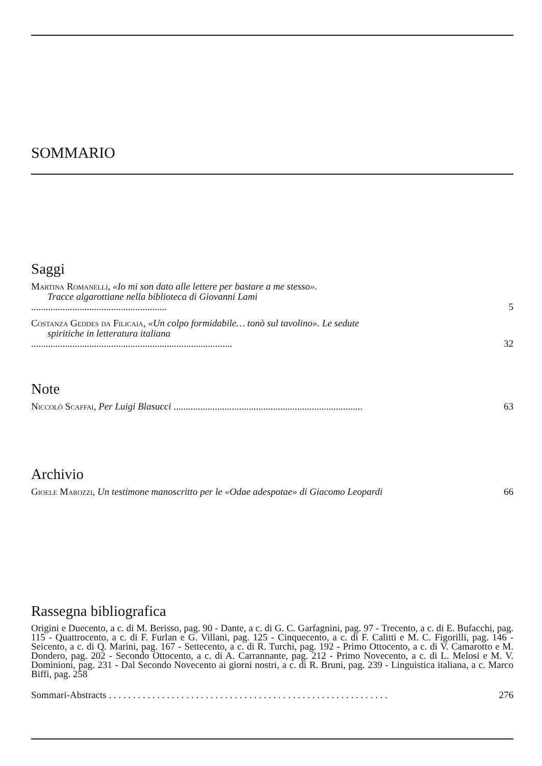SOMMARIO
Saggi
Martina Romanelli, «Io mi son dato alle lettere per bastare a me stesso».
Tracce algarottiane nella biblioteca di Giovanni Lami
........................................................
5
Costanza Geddes da Filicaia, «Un colpo formidabile… tonò sul tavolino». Le sedute
spiritiche in letteratura italiana
...................................................................................
32
Note
Niccolò Scaffai, Per Luigi Blasucci ..............................................................................
63
Archivio
Gioele Marozzi, Un testimone manoscritto per le «Odae adespotae» di Giacomo Leopardi
66
Rassegna bibliografica
Origini e Duecento, a c. di M. Berisso, pag. 90 - Dante, a c. di G. C. Garfagnini, pag. 97 - Trecento, a c. di E. Bufacchi, pag. 115 - Quattrocento, a c. di F. Furlan e G. Villani, pag. 125 - Cinquecento, a c. di F. Calitti e M. C. Figorilli, pag. 146 - Seicento, a c. di Q. Marini, pag. 167 - Settecento, a c. di R. Turchi, pag. 192 - Primo Ottocento, a c. di V. Camarotto e M. Dondero, pag. 202 - Secondo Ottocento, a c. di A. Carrannante, pag. 212 - Primo Novecento, a c. di L. Melosi e M. V. Dominioni, pag. 231 - Dal Secondo Novecento ai giorni nostri, a c. di R. Bruni, pag. 239 - Linguistica italiana, a c. Marco Biffi, pag. 258
Sommari-Abstracts . . . . . . . . . . . . . . . . . . . . . . . . . . . . . . . . . . . . . . . . . . . . . . . . . . . . . . . . . .
276